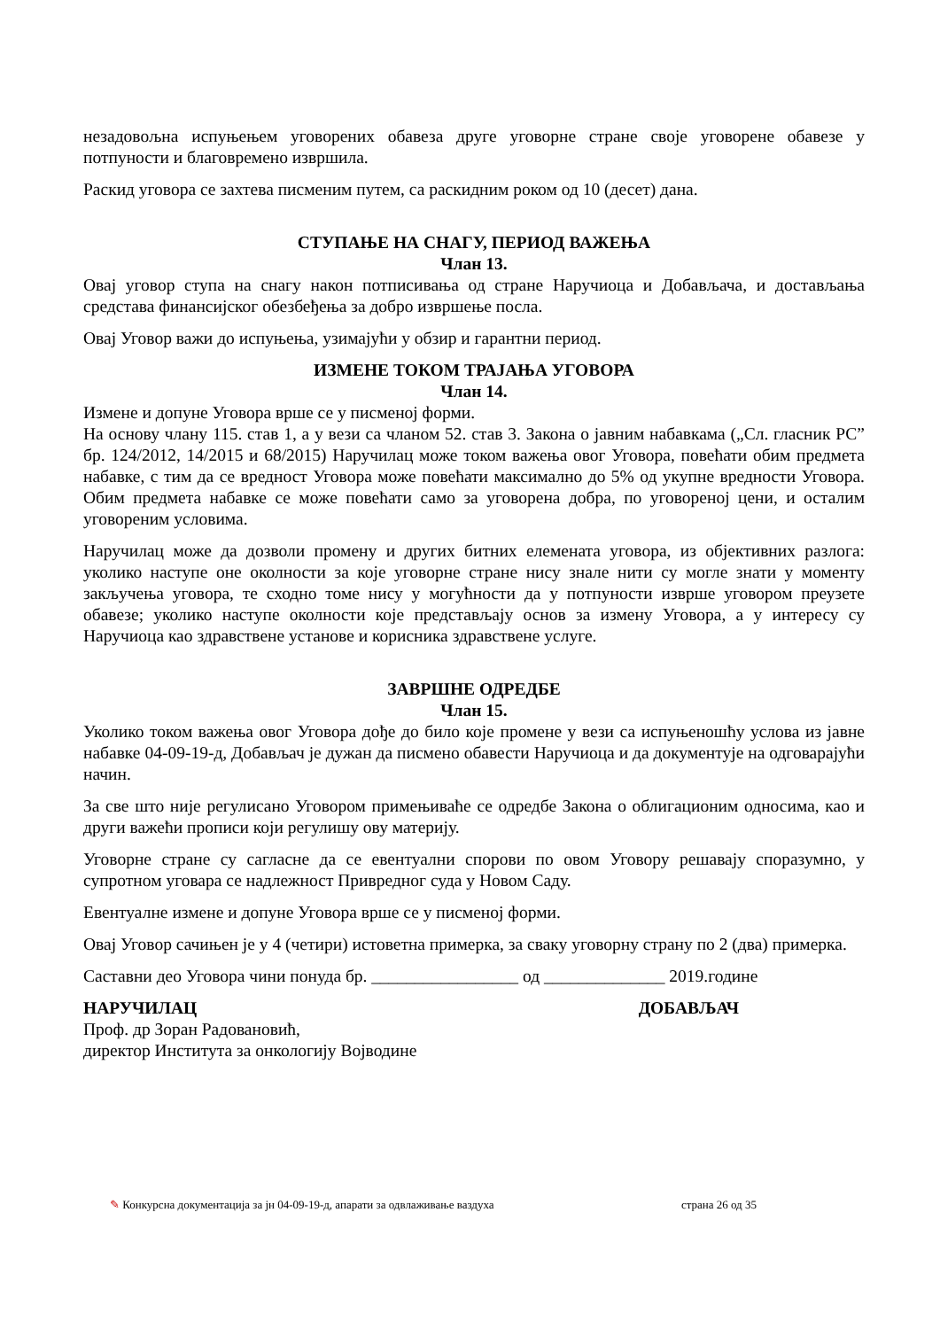незадовољна испуњењем уговорених обавеза друге уговорне стране своје уговорене обавезе у потпуности и благовремено извршила.
Раскид уговора се захтева писменим путем, са раскидним роком од 10 (десет) дана.
СТУПАЊЕ НА СНАГУ, ПЕРИОД ВАЖЕЊА
Члан 13.
Овај уговор ступа на снагу након потписивања од стране Наручиоца и Добављача, и достављања средстава финансијског обезбеђења за добро извршење посла.
Овај Уговор важи до испуњења, узимајући у обзир и гарантни период.
ИЗМЕНЕ ТОКОМ ТРАЈАЊА УГОВОРА
Члан 14.
Измене и допуне Уговора врше се у писменој форми.
На основу члану 115. став 1, а у вези са чланом 52. став 3. Закона о јавним набавкама („Сл. гласник РС” бр. 124/2012, 14/2015 и 68/2015) Наручилац може током важења овог Уговора, повећати обим предмета набавке, с тим да се вредност Уговора може повећати максимално до 5% од укупне вредности Уговора. Обим предмета набавке се може повећати само за уговорена добра, по уговореној цени, и осталим уговореним условима.
Наручилац може да дозволи промену и других битних елемената уговора, из објективних разлога: уколико наступе оне околности за које уговорне стране нису знале нити су могле знати у моменту закључења уговора, те сходно томе нису у могућности да у потпуности изврше уговором преузете обавезе; уколико наступе околности које представљају основ за измену Уговора, а у интересу су Наручиоца као здравствене установе и корисника здравствене услуге.
ЗАВРШНЕ ОДРЕДБЕ
Члан 15.
Уколико током важења овог Уговора дође до било које промене у вези са испуњеношћу услова из јавне набавке 04-09-19-д, Добављач је дужан да писмено обавести Наручиоца и да документује на одговарајући начин.
За све што није регулисано Уговором примењиваће се одредбе Закона о облигационим односима, као и други важећи прописи који регулишу ову материју.
Уговорне стране су сагласне да се евентуални спорови по овом Уговору решавају споразумно, у супротном уговара се надлежност Привредног суда у Новом Саду.
Евентуалне измене и допуне Уговора врше се у писменој форми.
Овај Уговор сачињен је у 4 (четири) истоветна примерка, за сваку уговорну страну по 2 (два) примерка.
Саставни део Уговора чини понуда бр. _________________ од ______________ 2019.године
НАРУЧИЛАЦ ДОБАВЉАЧ
Проф. др Зоран Радовановић,
директор Института за онкологију Војводине
✎ Конкурсна документација за јн 04-09-19-д, апарати за одвлаживање ваздуха страна 26 од 35